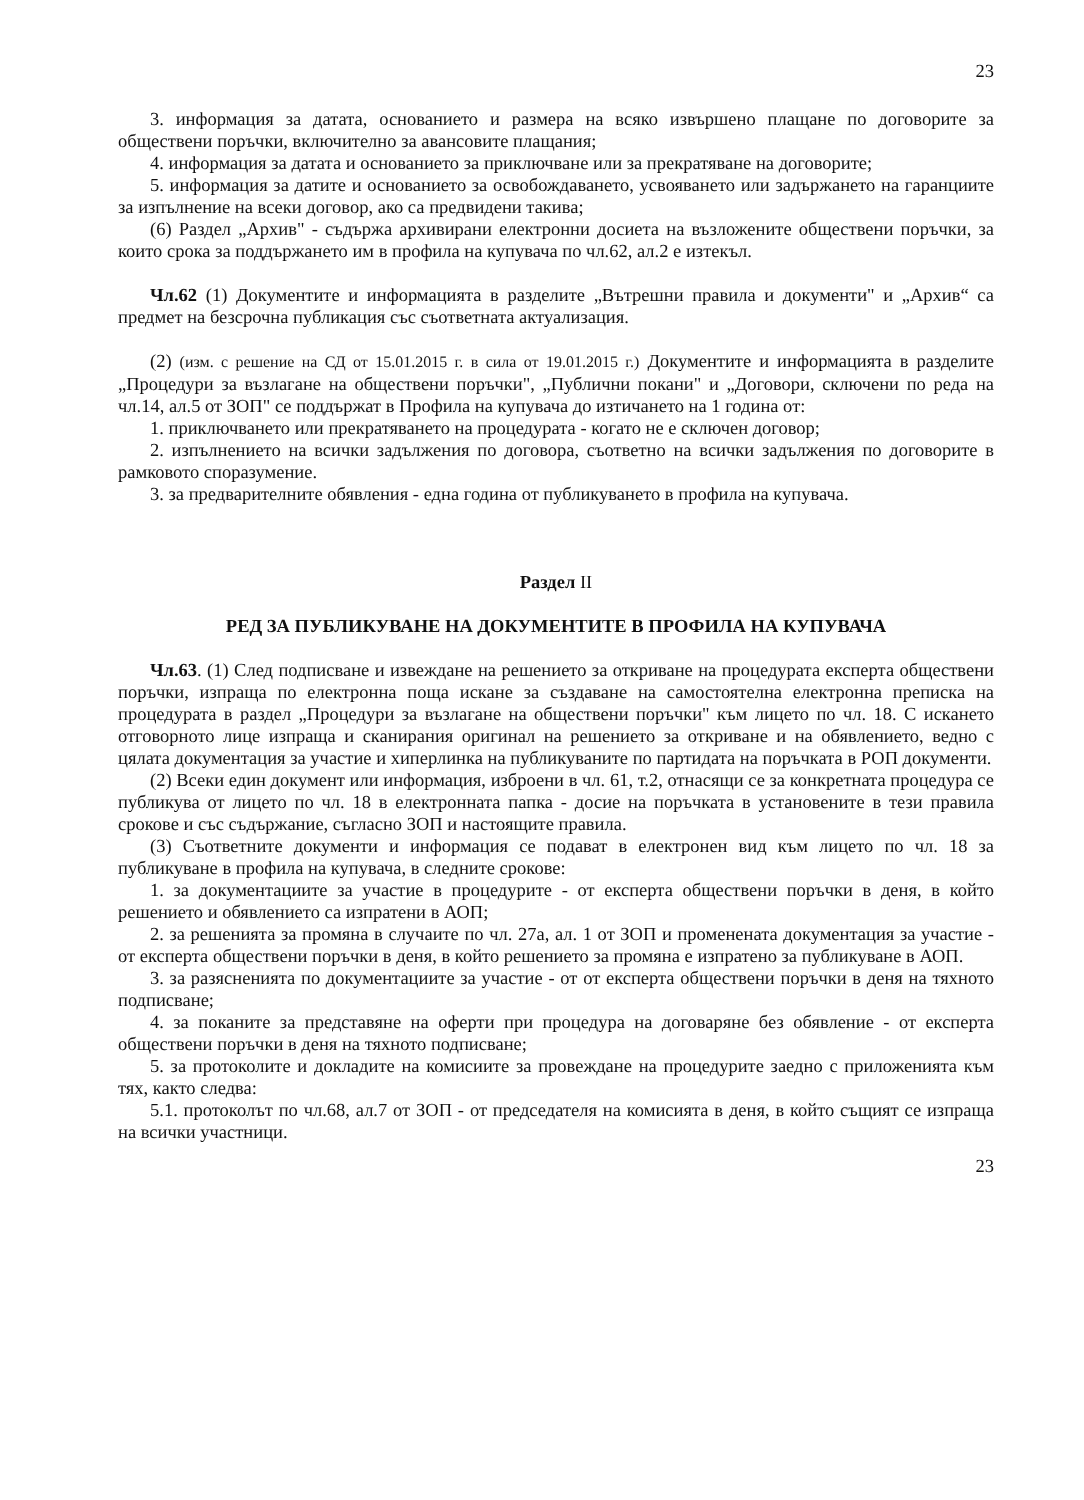23
3. информация за датата, основанието и размера на всяко извършено плащане по договорите за обществени поръчки, включително за авансовите плащания;
4. информация за датата и основанието за приключване или за прекратяване на договорите;
5. информация за датите и основанието за освобождаването, усвояването или задържането на гаранциите за изпълнение на всеки договор, ако са предвидени такива;
(6) Раздел „Архив" - съдържа архивирани електронни досиета на възложените обществени поръчки, за които срока за поддържането им в профила на купувача по чл.62, ал.2 е изтекъл.
Чл.62 (1) Документите и информацията в разделите „Вътрешни правила и документи" и „Архив“ са предмет на безсрочна публикация със съответната актуализация.
(2) (изм. с решение на СД от 15.01.2015 г. в сила от 19.01.2015 г.) Документите и информацията в разделите „Процедури за възлагане на обществени поръчки", „Публични покани" и „Договори, сключени по реда на чл.14, ал.5 от ЗОП" се поддържат в Профила на купувача до изтичането на 1 година от:
1. приключването или прекратяването на процедурата - когато не е сключен договор;
2. изпълнението на всички задължения по договора, съответно на всички задължения по договорите в рамковото споразумение.
3. за предварителните обявления - една година от публикуването в профила на купувача.
Раздел II
РЕД ЗА ПУБЛИКУВАНЕ НА ДОКУМЕНТИТЕ В ПРОФИЛА НА КУПУВАЧА
Чл.63. (1) След подписване и извеждане на решението за откриване на процедурата експерта обществени поръчки, изпраща по електронна поща искане за създаване на самостоятелна електронна преписка на процедурата в раздел „Процедури за възлагане на обществени поръчки" към лицето по чл. 18. С искането отговорното лице изпраща и сканирания оригинал на решението за откриване и на обявлението, ведно с цялата документация за участие и хиперлинка на публикуваните по партидата на поръчката в РОП документи.
(2) Всеки един документ или информация, изброени в чл. 61, т.2, отнасящи се за конкретната процедура се публикува от лицето по чл. 18 в електронната папка - досие на поръчката в установените в тези правила срокове и със съдържание, съгласно ЗОП и настоящите правила.
(3) Съответните документи и информация се подават в електронен вид към лицето по чл. 18 за публикуване в профила на купувача, в следните срокове:
1. за документациите за участие в процедурите - от експерта обществени поръчки в деня, в който решението и обявлението са изпратени в АОП;
2. за решенията за промяна в случаите по чл. 27а, ал. 1 от ЗОП и променената документация за участие - от експерта обществени поръчки в деня, в който решението за промяна е изпратено за публикуване в АОП.
3. за разясненията по документациите за участие - от от експерта обществени поръчки в деня на тяхното подписване;
4. за поканите за представяне на оферти при процедура на договаряне без обявление - от експерта обществени поръчки в деня на тяхното подписване;
5. за протоколите и докладите на комисиите за провеждане на процедурите заедно с приложенията към тях, както следва:
5.1. протоколът по чл.68, ал.7 от ЗОП - от председателя на комисията в деня, в който същият се изпраща на всички участници.
23